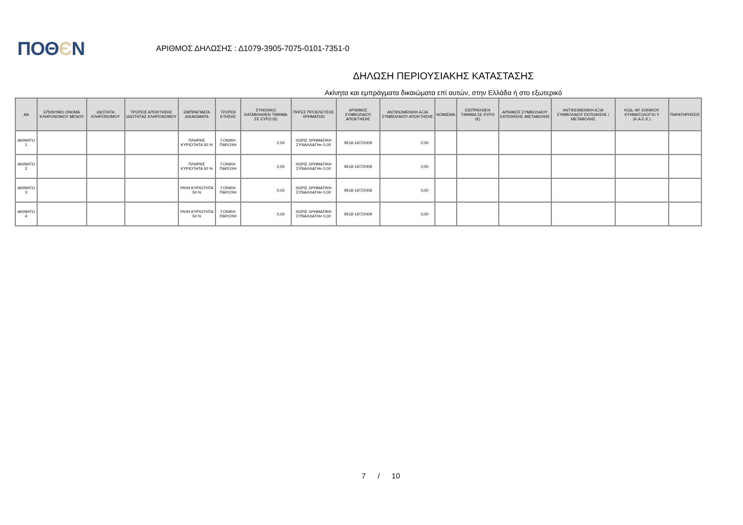ΠΟΘЄΝ
ΑΡΙΘΜΟΣ ΔΗΛΩΣΗΣ : Δ1079-3905-7075-0101-7351-0
ΔΗΛΩΣΗ ΠΕΡΙΟΥΣΙΑΚΗΣ ΚΑΤΑΣΤΑΣΗΣ
Ακίνητα και εμπράγματα δικαιώματα επί αυτών, στην Ελλάδα ή στο εξωτερικό
| ΑΑ | ΕΠΩΝΥΜΟ ΟΝΟΜΑ ΚΛΗΡΟΝΟΜΟΥ ΜΕΝΟΥ | ΙΔΙΟΤΗΤΑ ΚΛΗΡΟΝΟΜΟΥ | ΤΡΟΠΟΣ ΑΠΟΚΤΗΣΗΣ ΙΔΙΟΤΗΤΑΣ ΚΛΗΡΟΝΟΜΟΥ | ΕΜΠΡΑΓΜΑΤΑ ΔΙΚΑΙΩΜΑΤΑ | ΤΡΟΠΟΙ ΚΤΗΣΗΣ | ΣΥΝΟΛΙΚΟ ΚΑΤΑΒΛΗΘΕΝ ΤΙΜΗΜΑ ΣΕ ΕΥΡΩ (€) | ΠΗΓΕΣ ΠΡΟΕΛΕΥΣΗΣ ΧΡΗΜΑΤΩΝ | ΑΡΙΘΜΟΣ ΣΥΜΒΟΛΑΙΟΥ ΑΠΟΚΤΗΣΗΣ | ΑΝΤΙΚΕΙΜΕΝΙΚΗ ΑΞΙΑ ΣΥΜΒΟΛΑΙΟΥ ΑΠΟΚΤΗΣΗΣ | ΝΟΜΙΣΜΑ | ΕΙΣΠΡΑΧΘΕΝ ΤΙΜΗΜΑ ΣΕ ΕΥΡΩ (€) | ΑΡΙΘΜΟΣ ΣΥΜΒΟΛΑΙΟΥ ΕΚΠΟΙΗΣΗΣ /ΜΕΤΑΒΟΛΗΣ | ΑΝΤΙΚΕΙΜΕΝΙΚΗ ΑΞΙΑ ΣΥΜΒΟΛΑΙΟΥ ΕΚΠΟΙΗΣΗΣ / ΜΕΤΑΒΟΛΗΣ | ΚΩΔ. ΑΡ. ΕΘΝΙΚΟΥ ΚΤΗΜΑΤΟΛΟΓΙΟ Υ (Κ.Α.Ε.Κ.) | ΠΑΡΑΤΗΡΗΣΕΙΣ |
| --- | --- | --- | --- | --- | --- | --- | --- | --- | --- | --- | --- | --- | --- | --- | --- |
| ΑΚΙΝΗΤΟ 1 | | | | ΠΛΗΡΗΣ ΚΥΡΙΟΤΗΤΑ 50 % | ΓΟΝΙΚΗ ΠΑΡΟΧΗ | 0,00 | ΧΩΡΙΣ ΧΡΗΜΑΤΙΚΗ ΣΥΝΑΛΛΑΓΗ= 0,00 | 9518-14/7/2009 | 0,00 | | | | | | |
| ΑΚΙΝΗΤΟ 2 | | | | ΠΛΗΡΗΣ ΚΥΡΙΟΤΗΤΑ 50 % | ΓΟΝΙΚΗ ΠΑΡΟΧΗ | 0,00 | ΧΩΡΙΣ ΧΡΗΜΑΤΙΚΗ ΣΥΝΑΛΛΑΓΗ= 0,00 | 9518-14/7/2009 | 0,00 | | | | | | |
| ΑΚΙΝΗΤΟ 3 | | | | ΨΙΛΗ ΚΥΡΙΟΤΗΤΑ 50 % | ΓΟΝΙΚΗ ΠΑΡΟΧΗ | 0,00 | ΧΩΡΙΣ ΧΡΗΜΑΤΙΚΗ ΣΥΝΑΛΛΑΓΗ= 0,00 | 9518-14/7/2009 | 0,00 | | | | | | |
| ΑΚΙΝΗΤΟ 4 | | | | ΨΙΛΗ ΚΥΡΙΟΤΗΤΑ 50 % | ΓΟΝΙΚΗ ΠΑΡΟΧΗ | 0,00 | ΧΩΡΙΣ ΧΡΗΜΑΤΙΚΗ ΣΥΝΑΛΛΑΓΗ= 0,00 | 9518-14/7/2009 | 0,00 | | | | | | |
7 / 10